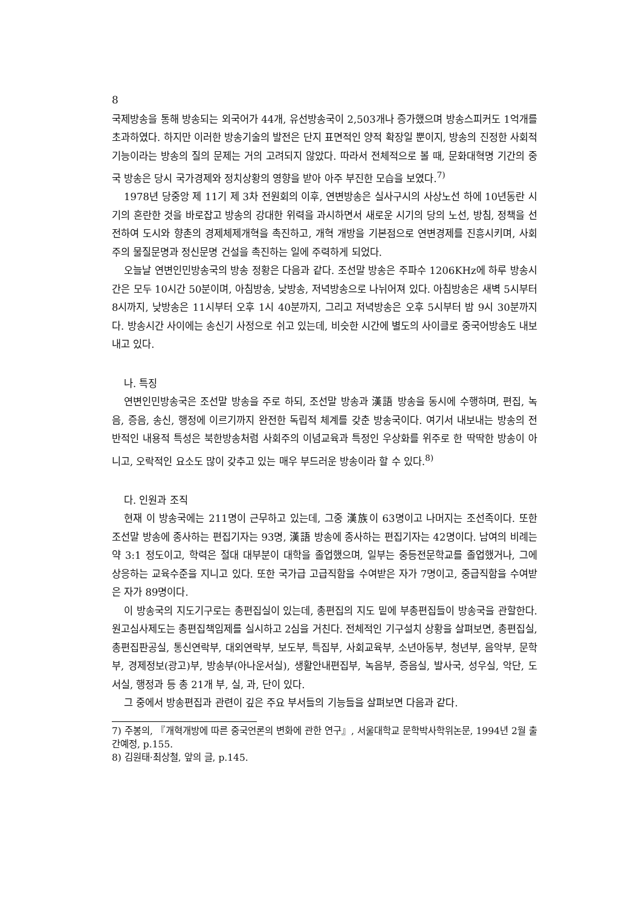8
국제방송을 통해 방송되는 외국어가 44개, 유선방송국이 2,503개나 증가했으며 방송스피커도 1억개를 초과하였다. 하지만 이러한 방송기술의 발전은 단지 표면적인 양적 확장일 뿐이지, 방송의 진정한 사회적 기능이라는 방송의 질의 문제는 거의 고려되지 않았다. 따라서 전체적으로 볼 때, 문화대혁명 기간의 중국 방송은 당시 국가경제와 정치상황의 영향을 받아 아주 부진한 모습을 보였다.<sup>7)</sup>
1978년 당중앙 제 11기 제 3차 전원회의 이후, 연변방송은 실사구시의 사상노선 하에 10년동란 시기의 혼란한 것을 바로잡고 방송의 강대한 위력을 과시하면서 새로운 시기의 당의 노선, 방침, 정책을 선전하여 도시와 향촌의 경제체제개혁을 촉진하고, 개혁 개방을 기본점으로 연변경제를 진흥시키며, 사회주의 물질문명과 정신문명 건설을 촉진하는 일에 주력하게 되었다.
오늘날 연변인민방송국의 방송 정황은 다음과 같다. 조선말 방송은 주파수 1206KHz에 하루 방송시간은 모두 10시간 50분이며, 아침방송, 낮방송, 저녁방송으로 나뉘어져 있다. 아침방송은 새벽 5시부터 8시까지, 낮방송은 11시부터 오후 1시 40분까지, 그리고 저녁방송은 오후 5시부터 밤 9시 30분까지다. 방송시간 사이에는 송신기 사정으로 쉬고 있는데, 비슷한 시간에 별도의 사이클로 중국어방송도 내보내고 있다.
나. 특징
연변인민방송국은 조선말 방송을 주로 하되, 조선말 방송과 漢語 방송을 동시에 수행하며, 편집, 녹음, 증음, 송신, 행정에 이르기까지 완전한 독립적 체계를 갖춘 방송국이다. 여기서 내보내는 방송의 전반적인 내용적 특성은 북한방송처럼 사회주의 이념교육과 특정인 우상화를 위주로 한 딱딱한 방송이 아니고, 오락적인 요소도 많이 갖추고 있는 매우 부드러운 방송이라 할 수 있다.<sup>8)</sup>
다. 인원과 조직
현재 이 방송국에는 211명이 근무하고 있는데, 그중 漢族이 63명이고 나머지는 조선족이다. 또한 조선말 방송에 종사하는 편집기자는 93명, 漢語 방송에 종사하는 편집기자는 42명이다. 남여의 비례는 약 3:1 정도이고, 학력은 절대 대부분이 대학을 졸업했으며, 일부는 중등전문학교를 졸업했거나, 그에 상응하는 교육수준을 지니고 있다. 또한 국가급 고급직함을 수여받은 자가 7명이고, 중급직함을 수여받은 자가 89명이다.
이 방송국의 지도기구로는 총편집실이 있는데, 총편집의 지도 밑에 부총편집들이 방송국을 관할한다. 원고심사제도는 총편집책임제를 실시하고 2심을 거친다. 전체적인 기구설치 상황을 살펴보면, 총편집실, 총편집판공실, 통신연락부, 대외연락부, 보도부, 특집부, 사회교육부, 소년아동부, 청년부, 음악부, 문학부, 경제정보(광고)부, 방송부(아나운서실), 생활안내편집부, 녹음부, 증음실, 발사국, 성우실, 악단, 도서실, 행정과 등 총 21개 부, 실, 과, 단이 있다.
그 중에서 방송편집과 관련이 깊은 주요 부서들의 기능들을 살펴보면 다음과 같다.
7) 주봉의, 『개혁개방에 따른 중국언론의 변화에 관한 연구』, 서울대학교 문학박사학위논문, 1994년 2월 출간예정, p.155.
8) 김원태·최상철, 앞의 글, p.145.